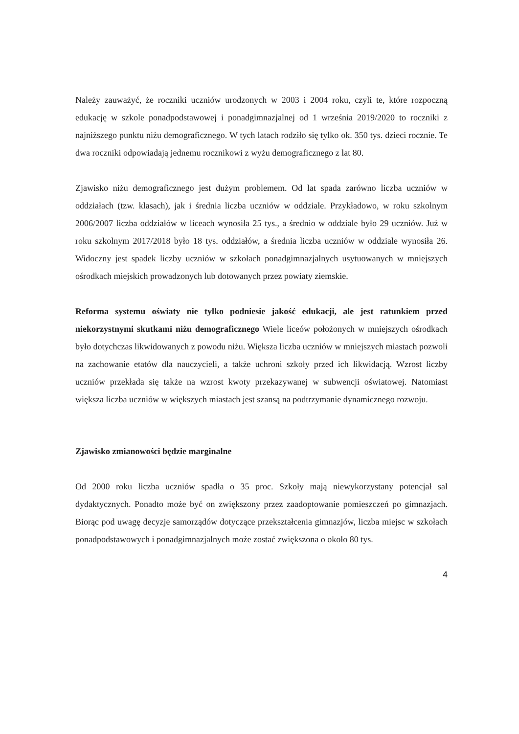Należy zauważyć, że roczniki uczniów urodzonych w 2003 i 2004 roku, czyli te, które rozpoczną edukację w szkole ponadpodstawowej i ponadgimnazjalnej od 1 września 2019/2020 to roczniki z najniższego punktu niżu demograficznego. W tych latach rodziło się tylko ok. 350 tys. dzieci rocznie. Te dwa roczniki odpowiadają jednemu rocznikowi z wyżu demograficznego z lat 80.
Zjawisko niżu demograficznego jest dużym problemem. Od lat spada zarówno liczba uczniów w oddziałach (tzw. klasach), jak i średnia liczba uczniów w oddziale. Przykładowo, w roku szkolnym 2006/2007 liczba oddziałów w liceach wynosiła 25 tys., a średnio w oddziale było 29 uczniów. Już w roku szkolnym 2017/2018 było 18 tys. oddziałów, a średnia liczba uczniów w oddziale wynosiła 26. Widoczny jest spadek liczby uczniów w szkołach ponadgimnazjalnych usytuowanych w mniejszych ośrodkach miejskich prowadzonych lub dotowanych przez powiaty ziemskie.
Reforma systemu oświaty nie tylko podniesie jakość edukacji, ale jest ratunkiem przed niekorzystnymi skutkami niżu demograficznego Wiele liceów położonych w mniejszych ośrodkach było dotychczas likwidowanych z powodu niżu. Większa liczba uczniów w mniejszych miastach pozwoli na zachowanie etatów dla nauczycieli, a także uchroni szkoły przed ich likwidacją. Wzrost liczby uczniów przekłada się także na wzrost kwoty przekazywanej w subwencji oświatowej. Natomiast większa liczba uczniów w większych miastach jest szansą na podtrzymanie dynamicznego rozwoju.
Zjawisko zmianowości będzie marginalne
Od 2000 roku liczba uczniów spadła o 35 proc. Szkoły mają niewykorzystany potencjał sal dydaktycznych. Ponadto może być on zwiększony przez zaadoptowanie pomieszczeń po gimnazjach. Biorąc pod uwagę decyzje samorządów dotyczące przekształcenia gimnazjów, liczba miejsc w szkołach ponadpodstawowych i ponadgimnazjalnych może zostać zwiększona o około 80 tys.
4